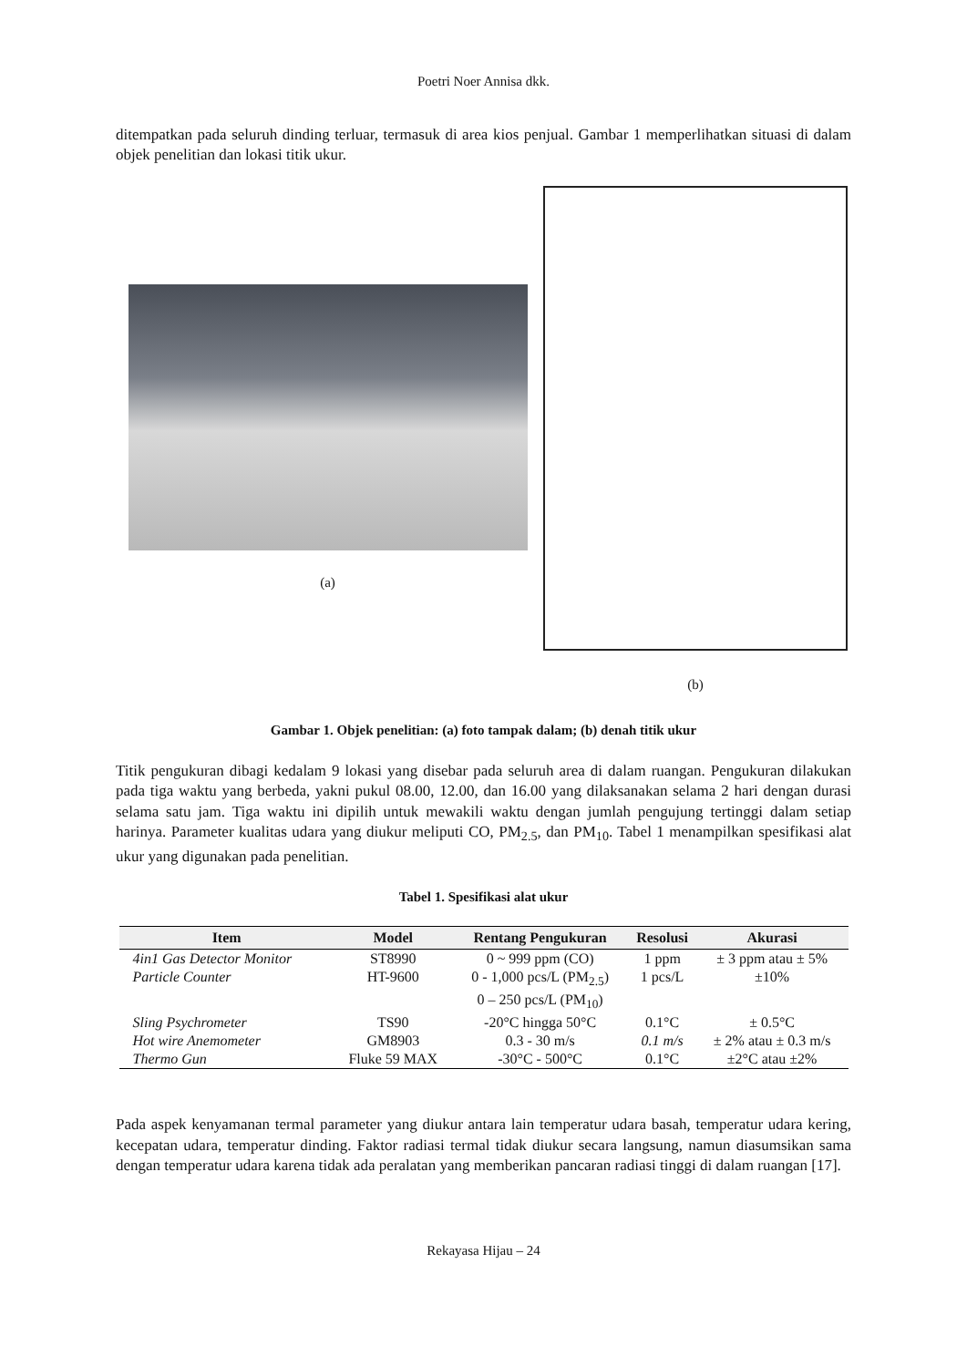Poetri Noer Annisa dkk.
ditempatkan pada seluruh dinding terluar, termasuk di area kios penjual. Gambar 1 memperlihatkan situasi di dalam objek penelitian dan lokasi titik ukur.
(a)
(b)
Gambar 1. Objek penelitian: (a) foto tampak dalam; (b) denah titik ukur
Titik pengukuran dibagi kedalam 9 lokasi yang disebar pada seluruh area di dalam ruangan. Pengukuran dilakukan pada tiga waktu yang berbeda, yakni pukul 08.00, 12.00, dan 16.00 yang dilaksanakan selama 2 hari dengan durasi selama satu jam. Tiga waktu ini dipilih untuk mewakili waktu dengan jumlah pengujung tertinggi dalam setiap harinya. Parameter kualitas udara yang diukur meliputi CO, PM<sub>2.5</sub>, dan PM<sub>10</sub>. Tabel 1 menampilkan spesifikasi alat ukur yang digunakan pada penelitian.
Tabel 1. Spesifikasi alat ukur
| Item | Model | Rentang Pengukuran | Resolusi | Akurasi |
| --- | --- | --- | --- | --- |
| 4in1 Gas Detector Monitor | ST8990 | 0 ~ 999 ppm (CO) | 1 ppm | ± 3 ppm atau ± 5% |
| Particle Counter | HT-9600 | 0 - 1,000 pcs/L (PM<sub>2.5</sub>) 0 – 250 pcs/L (PM<sub>10</sub>) | 1 pcs/L | ±10% |
| Sling Psychrometer | TS90 | -20°C hingga 50°C | 0.1°C | ± 0.5°C |
| Hot wire Anemometer | GM8903 | 0.3 - 30 m/s | 0.1 m/s | ± 2% atau ± 0.3 m/s |
| Thermo Gun | Fluke 59 MAX | -30°C - 500°C | 0.1°C | ±2°C atau ±2% |
Pada aspek kenyamanan termal parameter yang diukur antara lain temperatur udara basah, temperatur udara kering, kecepatan udara, temperatur dinding. Faktor radiasi termal tidak diukur secara langsung, namun diasumsikan sama dengan temperatur udara karena tidak ada peralatan yang memberikan pancaran radiasi tinggi di dalam ruangan [17].
Rekayasa Hijau – 24